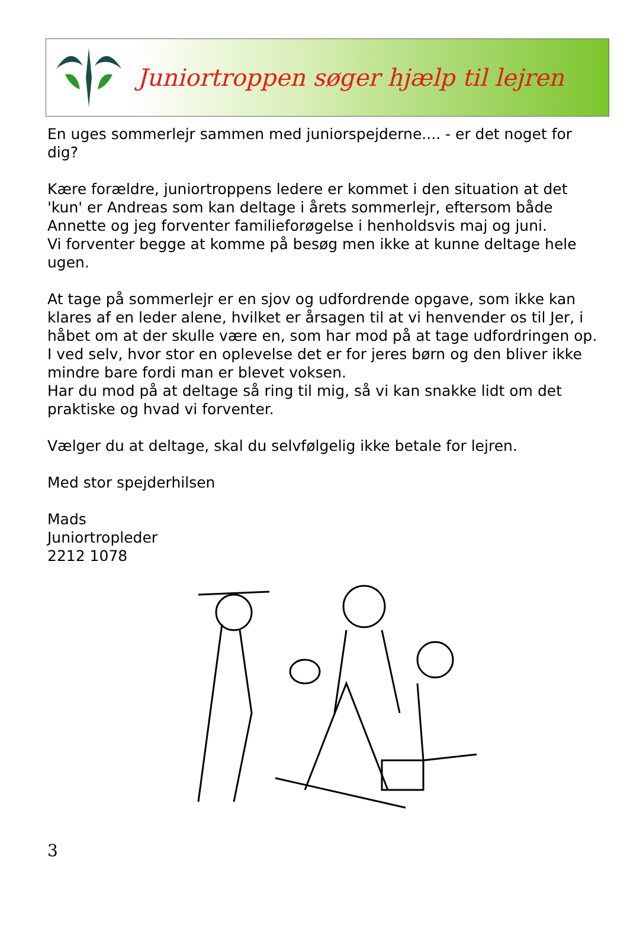Juniortroppen søger hjælp til lejren
En uges sommerlejr sammen med juniorspejderne.... - er det noget for dig?
Kære forældre, juniortroppens ledere er kommet i den situation at det 'kun' er Andreas som kan deltage i årets sommerlejr, eftersom både Annette og jeg forventer familieforøgelse i henholdsvis maj og juni.
Vi forventer begge at komme på besøg men ikke at kunne deltage hele ugen.
At tage på sommerlejr er en sjov og udfordrende opgave, som ikke kan klares af en leder alene, hvilket er årsagen til at vi henvender os til Jer, i håbet om at der skulle være en, som har mod på at tage udfordringen op. I ved selv, hvor stor en oplevelse det er for jeres børn og den bliver ikke mindre bare fordi man er blevet voksen.
Har du mod på at deltage så ring til mig, så vi kan snakke lidt om det praktiske og hvad vi forventer.
Vælger du at deltage, skal du selvfølgelig ikke betale for lejren.
Med stor spejderhilsen
Mads
Juniortropleder
2212 1078
3